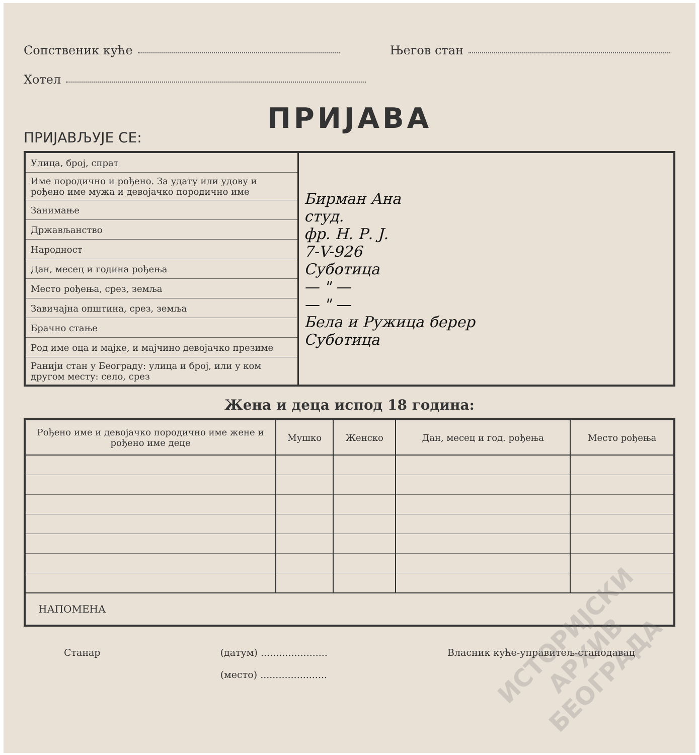Сопственик куће Његов стан
Хотел
ПРИЈАВА
ПРИЈАВЉУЈЕ СЕ:
| Улица, број, спрат | Бирман Ана студ. фр. Н. Р. Ј. 7-V-926 Суботица — " — — " — Бела и Ружица берер Суботица |
| Име породично и рођено. За удату или удову и рођено име мужа и девојачко породично име | |
| Занимање | |
| Држављанство | |
| Народност | |
| Дан, месец и година рођења | |
| Место рођења, срез, земља | |
| Завичајна општина, срез, земља | |
| Брачно стање | |
| Род име оца и мајке, и мајчино девојачко презиме | |
| Ранији стан у Београду: улица и број, или у ком другом месту: село, срез | |
Жена и деца испод 18 година:
| Рођено име и девојачко породично име жене и рођено име деце | Мушко | Женско | Дан, месец и год. рођења | Место рођења |
| --- | --- | --- | --- | --- |
| НАПОМЕНА | | | | |
Станар (датум) ......................
(место) ...................... Власник куће-управитељ-станодавац
ИСТОРИЈСКИ
АРХИВ
БЕОГРАДА